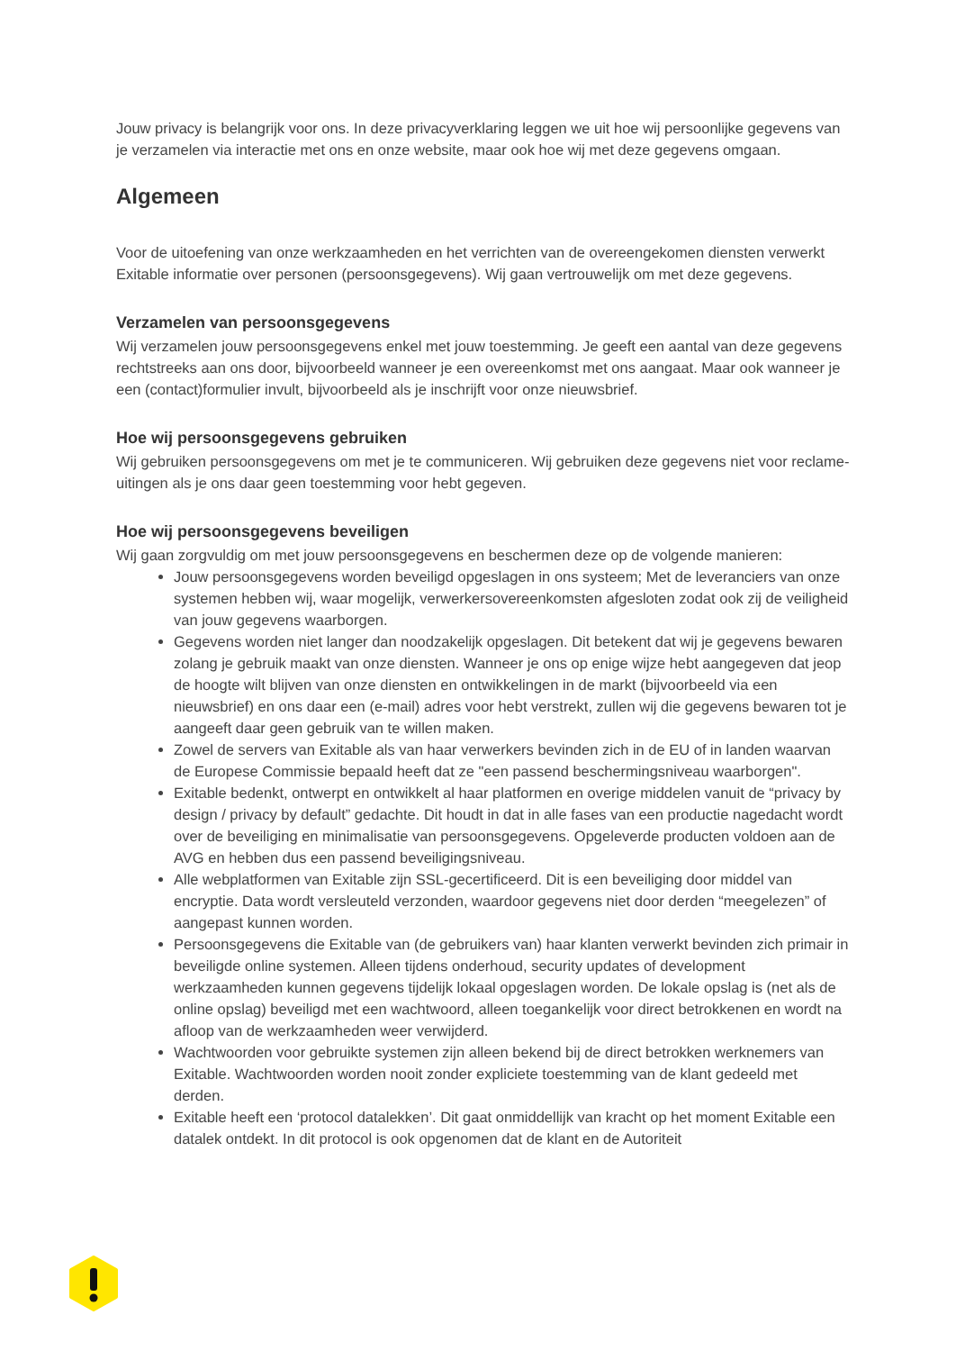Jouw privacy is belangrijk voor ons. In deze privacyverklaring leggen we uit hoe wij persoonlijke gegevens van je verzamelen via interactie met ons en onze website, maar ook hoe wij met deze gegevens omgaan.
Algemeen
Voor de uitoefening van onze werkzaamheden en het verrichten van de overeengekomen diensten verwerkt Exitable informatie over personen (persoonsgegevens). Wij gaan vertrouwelijk om met deze gegevens.
Verzamelen van persoonsgegevens
Wij verzamelen jouw persoonsgegevens enkel met jouw toestemming. Je geeft een aantal van deze gegevens rechtstreeks aan ons door, bijvoorbeeld wanneer je een overeenkomst met ons aangaat. Maar ook wanneer je een (contact)formulier invult, bijvoorbeeld als je inschrijft voor onze nieuwsbrief.
Hoe wij persoonsgegevens gebruiken
Wij gebruiken persoonsgegevens om met je te communiceren. Wij gebruiken deze gegevens niet voor reclame-uitingen als je ons daar geen toestemming voor hebt gegeven.
Hoe wij persoonsgegevens beveiligen
Wij gaan zorgvuldig om met jouw persoonsgegevens en beschermen deze op de volgende manieren:
Jouw persoonsgegevens worden beveiligd opgeslagen in ons systeem; Met de leveranciers van onze systemen hebben wij, waar mogelijk, verwerkersovereenkomsten afgesloten zodat ook zij de veiligheid van jouw gegevens waarborgen.
Gegevens worden niet langer dan noodzakelijk opgeslagen. Dit betekent dat wij je gegevens bewaren zolang je gebruik maakt van onze diensten. Wanneer je ons op enige wijze hebt aangegeven dat jeop de hoogte wilt blijven van onze diensten en ontwikkelingen in de markt (bijvoorbeeld via een nieuwsbrief) en ons daar een (e-mail) adres voor hebt verstrekt, zullen wij die gegevens bewaren tot je aangeeft daar geen gebruik van te willen maken.
Zowel de servers van Exitable als van haar verwerkers bevinden zich in de EU of in landen waarvan de Europese Commissie bepaald heeft dat ze "een passend beschermingsniveau waarborgen".
Exitable bedenkt, ontwerpt en ontwikkelt al haar platformen en overige middelen vanuit de “privacy by design / privacy by default” gedachte. Dit houdt in dat in alle fases van een productie nagedacht wordt over de beveiliging en minimalisatie van persoonsgegevens. Opgeleverde producten voldoen aan de AVG en hebben dus een passend beveiligingsniveau.
Alle webplatformen van Exitable zijn SSL-gecertificeerd. Dit is een beveiliging door middel van encryptie. Data wordt versleuteld verzonden, waardoor gegevens niet door derden “meegelezen” of aangepast kunnen worden.
Persoonsgegevens die Exitable van (de gebruikers van) haar klanten verwerkt bevinden zich primair in beveiligde online systemen. Alleen tijdens onderhoud, security updates of development werkzaamheden kunnen gegevens tijdelijk lokaal opgeslagen worden. De lokale opslag is (net als de online opslag) beveiligd met een wachtwoord, alleen toegankelijk voor direct betrokkenen en wordt na afloop van de werkzaamheden weer verwijderd.
Wachtwoorden voor gebruikte systemen zijn alleen bekend bij de direct betrokken werknemers van Exitable. Wachtwoorden worden nooit zonder expliciete toestemming van de klant gedeeld met derden.
Exitable heeft een ‘protocol datalekken’. Dit gaat onmiddellijk van kracht op het moment Exitable een datalek ontdekt. In dit protocol is ook opgenomen dat de klant en de Autoriteit